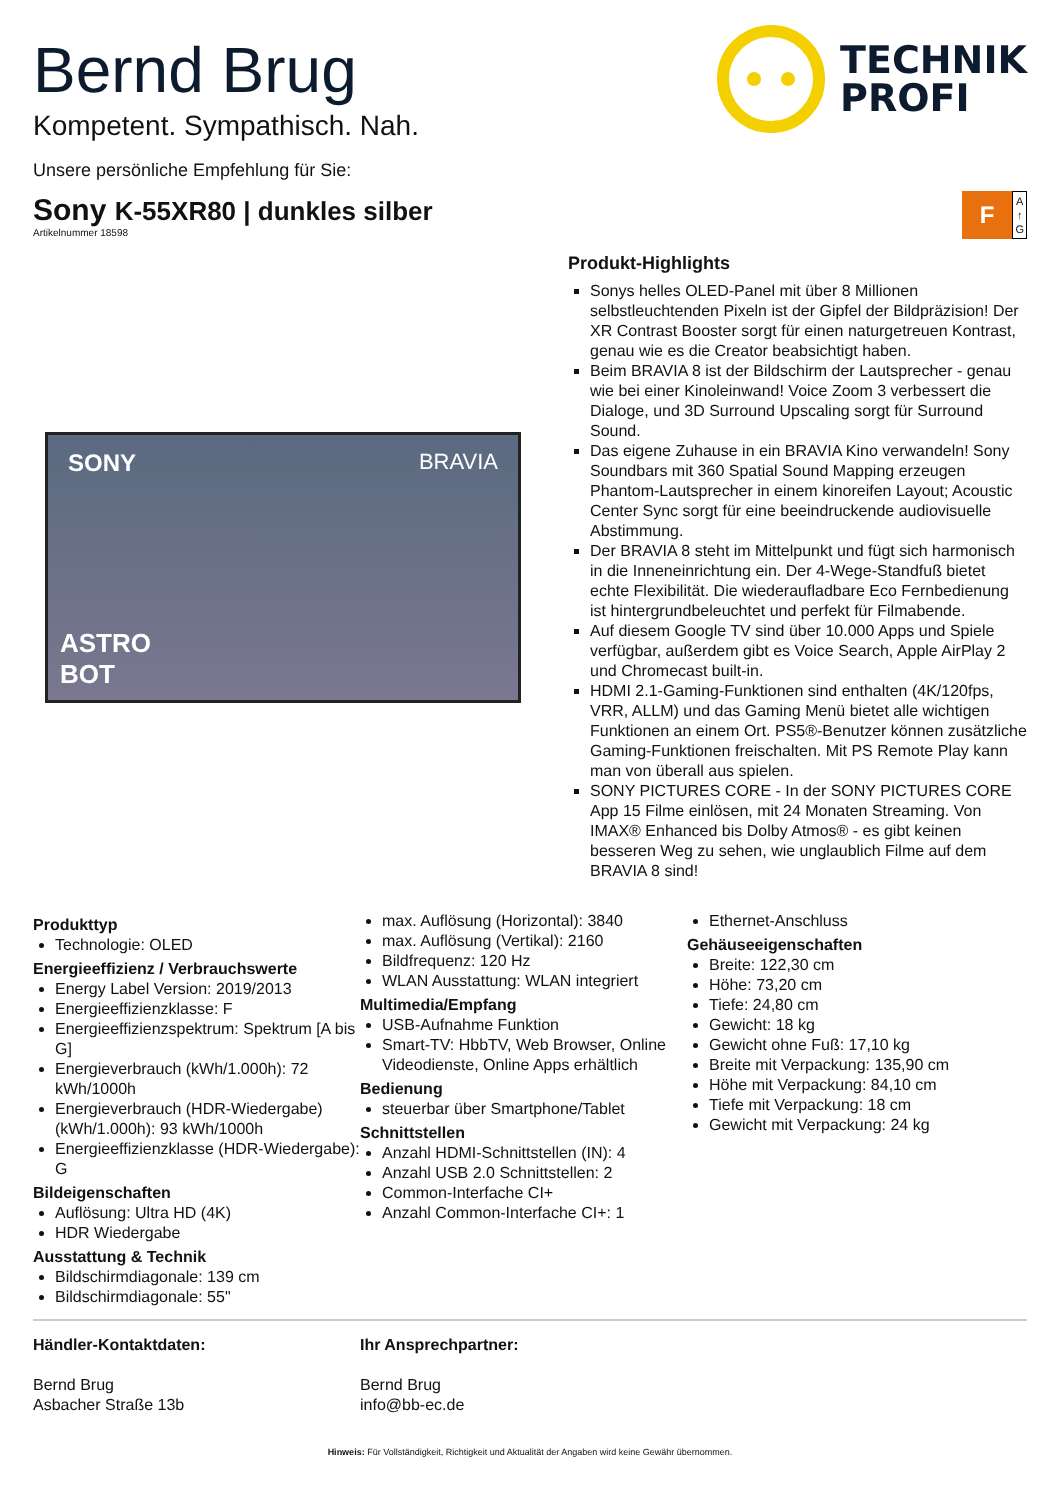Bernd Brug
Kompetent. Sympathisch. Nah.
TECHNIK
PROFI
Unsere persönliche Empfehlung für Sie:
Sony K-55XR80 | dunkles silber
Artikelnummer 18598
F
A
↑
G
SONY BRAVIA
ASTRO
BOT
Produkt-Highlights
Sonys helles OLED-Panel mit über 8 Millionen selbstleuchtenden Pixeln ist der Gipfel der Bildpräzision! Der XR Contrast Booster sorgt für einen naturgetreuen Kontrast, genau wie es die Creator beabsichtigt haben.
Beim BRAVIA 8 ist der Bildschirm der Lautsprecher - genau wie bei einer Kinoleinwand! Voice Zoom 3 verbessert die Dialoge, und 3D Surround Upscaling sorgt für Surround Sound.
Das eigene Zuhause in ein BRAVIA Kino verwandeln! Sony Soundbars mit 360 Spatial Sound Mapping erzeugen Phantom-Lautsprecher in einem kinoreifen Layout; Acoustic Center Sync sorgt für eine beeindruckende audiovisuelle Abstimmung.
Der BRAVIA 8 steht im Mittelpunkt und fügt sich harmonisch in die Inneneinrichtung ein. Der 4-Wege-Standfuß bietet echte Flexibilität. Die wiederaufladbare Eco Fernbedienung ist hintergrundbeleuchtet und perfekt für Filmabende.
Auf diesem Google TV sind über 10.000 Apps und Spiele verfügbar, außerdem gibt es Voice Search, Apple AirPlay 2 und Chromecast built-in.
HDMI 2.1-Gaming-Funktionen sind enthalten (4K/120fps, VRR, ALLM) und das Gaming Menü bietet alle wichtigen Funktionen an einem Ort. PS5®-Benutzer können zusätzliche Gaming-Funktionen freischalten. Mit PS Remote Play kann man von überall aus spielen.
SONY PICTURES CORE - In der SONY PICTURES CORE App 15 Filme einlösen, mit 24 Monaten Streaming. Von IMAX® Enhanced bis Dolby Atmos® - es gibt keinen besseren Weg zu sehen, wie unglaublich Filme auf dem BRAVIA 8 sind!
Produkttyp
Technologie: OLED
Energieeffizienz / Verbrauchswerte
Energy Label Version: 2019/2013
Energieeffizienzklasse: F
Energieeffizienzspektrum: Spektrum [A bis G]
Energieverbrauch (kWh/1.000h): 72 kWh/1000h
Energieverbrauch (HDR-Wiedergabe) (kWh/1.000h): 93 kWh/1000h
Energieeffizienzklasse (HDR-Wiedergabe): G
Bildeigenschaften
Auflösung: Ultra HD (4K)
HDR Wiedergabe
Ausstattung & Technik
Bildschirmdiagonale: 139 cm
Bildschirmdiagonale: 55"
max. Auflösung (Horizontal): 3840
max. Auflösung (Vertikal): 2160
Bildfrequenz: 120 Hz
WLAN Ausstattung: WLAN integriert
Multimedia/Empfang
USB-Aufnahme Funktion
Smart-TV: HbbTV, Web Browser, Online Videodienste, Online Apps erhältlich
Bedienung
steuerbar über Smartphone/Tablet
Schnittstellen
Anzahl HDMI-Schnittstellen (IN): 4
Anzahl USB 2.0 Schnittstellen: 2
Common-Interfache CI+
Anzahl Common-Interfache CI+: 1
Ethernet-Anschluss
Gehäuseeigenschaften
Breite: 122,30 cm
Höhe: 73,20 cm
Tiefe: 24,80 cm
Gewicht: 18 kg
Gewicht ohne Fuß: 17,10 kg
Breite mit Verpackung: 135,90 cm
Höhe mit Verpackung: 84,10 cm
Tiefe mit Verpackung: 18 cm
Gewicht mit Verpackung: 24 kg
Händler-Kontaktdaten:
Bernd Brug
Asbacher Straße 13b
Ihr Ansprechpartner:
Bernd Brug
info@bb-ec.de
Hinweis: Für Vollständigkeit, Richtigkeit und Aktualität der Angaben wird keine Gewähr übernommen.